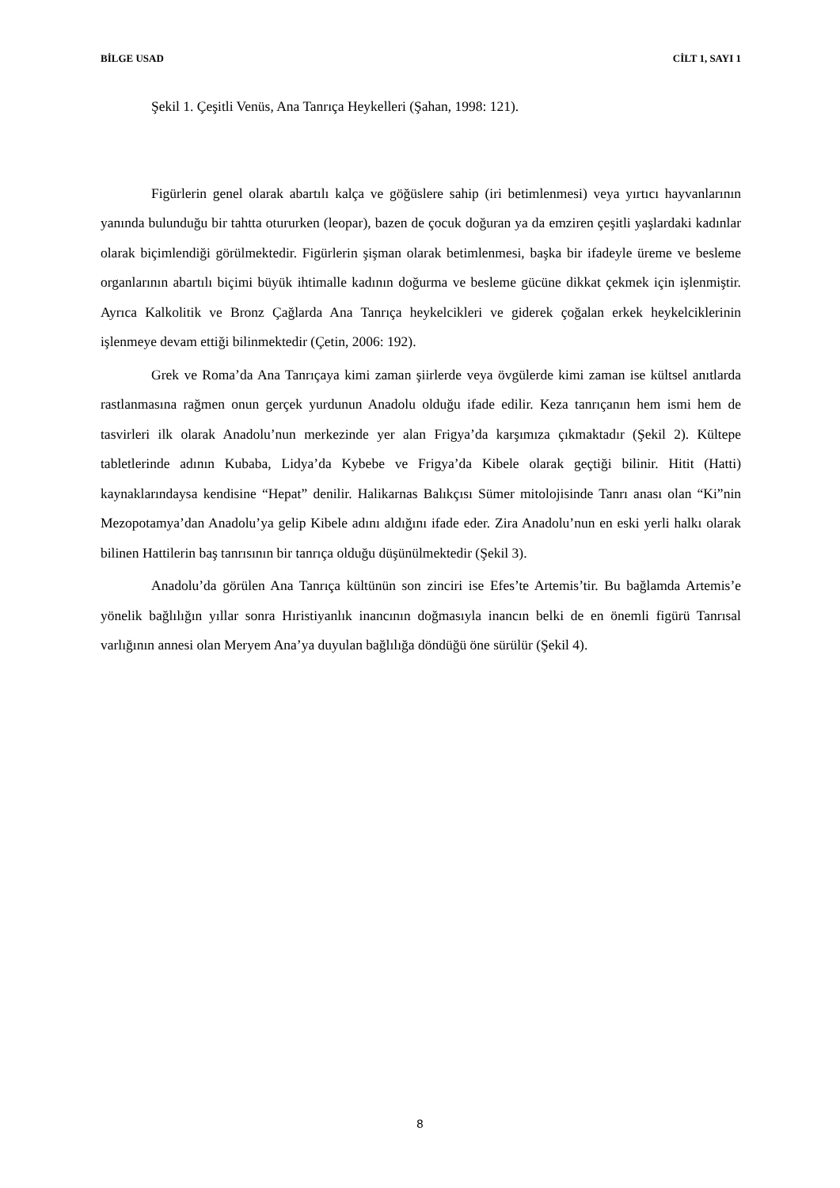BİLGE USAD CİLT 1, SAYI 1
Şekil 1. Çeşitli Venüs, Ana Tanrıça Heykelleri (Şahan, 1998: 121).
Figürlerin genel olarak abartılı kalça ve göğüslere sahip (iri betimlenmesi) veya yırtıcı hayvanlarının yanında bulunduğu bir tahtta otururken (leopar), bazen de çocuk doğuran ya da emziren çeşitli yaşlardaki kadınlar olarak biçimlendiği görülmektedir. Figürlerin şişman olarak betimlenmesi, başka bir ifadeyle üreme ve besleme organlarının abartılı biçimi büyük ihtimalle kadının doğurma ve besleme gücüne dikkat çekmek için işlenmiştir. Ayrıca Kalkolitik ve Bronz Çağlarda Ana Tanrıça heykelcikleri ve giderek çoğalan erkek heykelciklerinin işlenmeye devam ettiği bilinmektedir (Çetin, 2006: 192).
Grek ve Roma’da Ana Tanrıçaya kimi zaman şiirlerde veya övgülerde kimi zaman ise kültsel anıtlarda rastlanmasına rağmen onun gerçek yurdunun Anadolu olduğu ifade edilir. Keza tanrıçanın hem ismi hem de tasvirleri ilk olarak Anadolu’nun merkezinde yer alan Frigya’da karşımıza çıkmaktadır (Şekil 2). Kültepe tabletlerinde adının Kubaba, Lidya’da Kybebe ve Frigya’da Kibele olarak geçtiği bilinir. Hitit (Hatti) kaynaklarındaysa kendisine “Hepat” denilir. Halikarnas Balıkçısı Sümer mitolojisinde Tanrı anası olan “Ki”nin Mezopotamya’dan Anadolu’ya gelip Kibele adını aldığını ifade eder. Zira Anadolu’nun en eski yerli halkı olarak bilinen Hattilerin baş tanrısının bir tanrıça olduğu düşünülmektedir (Şekil 3).
Anadolu’da görülen Ana Tanrıça kültünün son zinciri ise Efes’te Artemis’tir. Bu bağlamda Artemis’e yönelik bağlılığın yıllar sonra Hıristiyanlık inancının doğmasıyla inancın belki de en önemli figürü Tanrısal varlığının annesi olan Meryem Ana’ya duyulan bağlılığa döndüğü öne sürülür (Şekil 4).
8